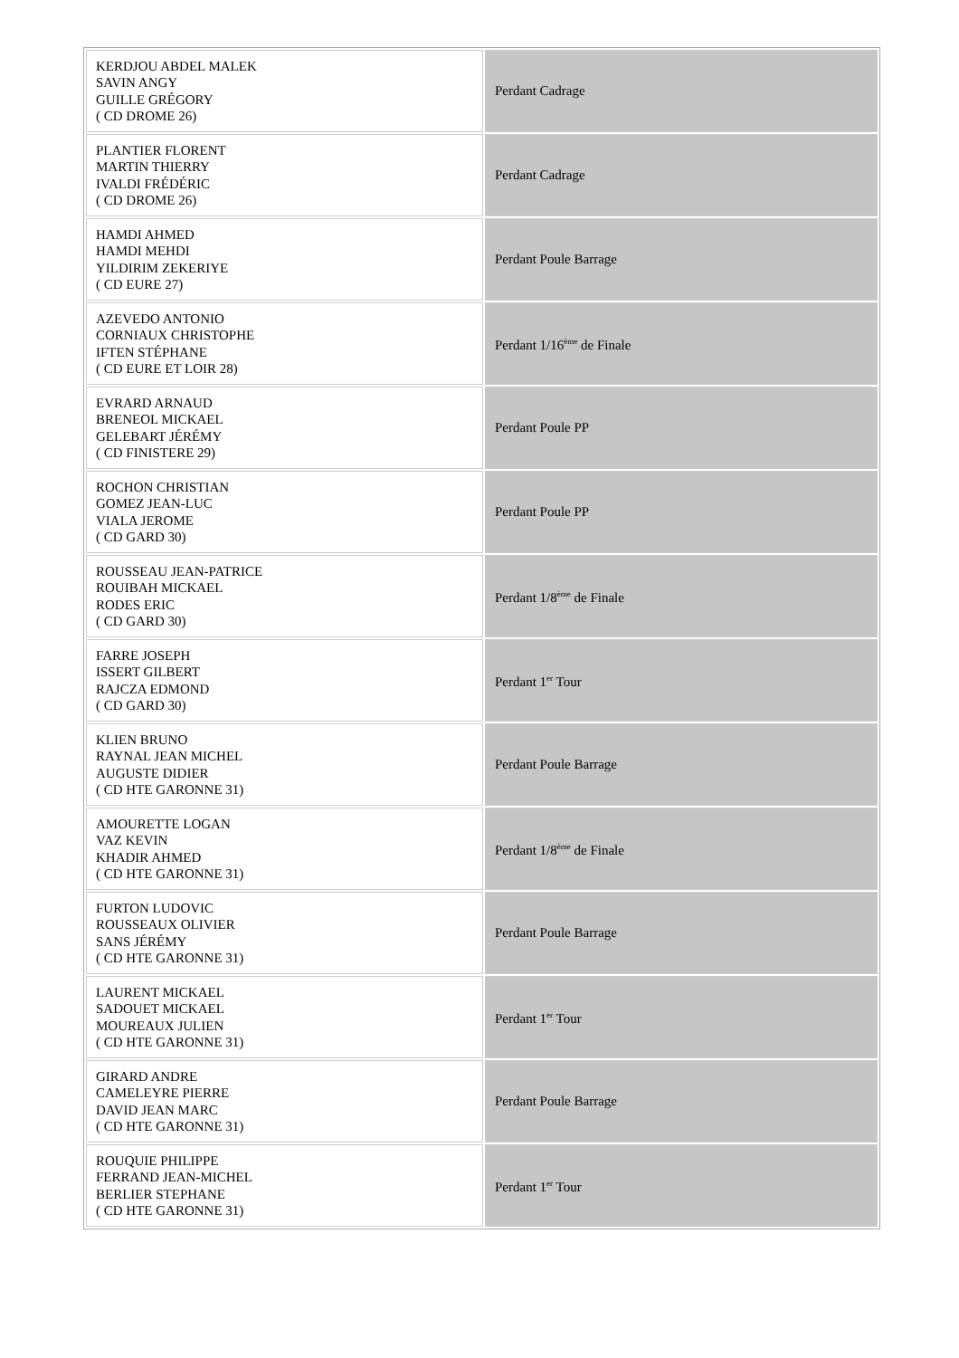| KERDJOU ABDEL MALEK SAVIN ANGY GUILLE GRÉGORY ( CD DROME 26) | Perdant Cadrage |
| PLANTIER FLORENT MARTIN THIERRY IVALDI FRÉDÉRIC ( CD DROME 26) | Perdant Cadrage |
| HAMDI AHMED HAMDI MEHDI YILDIRIM ZEKERIYE ( CD EURE 27) | Perdant Poule Barrage |
| AZEVEDO ANTONIO CORNIAUX CHRISTOPHE IFTEN STÉPHANE ( CD EURE ET LOIR 28) | Perdant 1/16<sup>ème</sup> de Finale |
| EVRARD ARNAUD BRENEOL MICKAEL GELEBART JÉRÉMY ( CD FINISTERE 29) | Perdant Poule PP |
| ROCHON CHRISTIAN GOMEZ JEAN-LUC VIALA JEROME ( CD GARD 30) | Perdant Poule PP |
| ROUSSEAU JEAN-PATRICE ROUIBAH MICKAEL RODES ERIC ( CD GARD 30) | Perdant 1/8<sup>ème</sup> de Finale |
| FARRE JOSEPH ISSERT GILBERT RAJCZA EDMOND ( CD GARD 30) | Perdant 1<sup>er</sup> Tour |
| KLIEN BRUNO RAYNAL JEAN MICHEL AUGUSTE DIDIER ( CD HTE GARONNE 31) | Perdant Poule Barrage |
| AMOURETTE LOGAN VAZ KEVIN KHADIR AHMED ( CD HTE GARONNE 31) | Perdant 1/8<sup>ème</sup> de Finale |
| FURTON LUDOVIC ROUSSEAUX OLIVIER SANS JÉRÉMY ( CD HTE GARONNE 31) | Perdant Poule Barrage |
| LAURENT MICKAEL SADOUET MICKAEL MOUREAUX JULIEN ( CD HTE GARONNE 31) | Perdant 1<sup>er</sup> Tour |
| GIRARD ANDRE CAMELEYRE PIERRE DAVID JEAN MARC ( CD HTE GARONNE 31) | Perdant Poule Barrage |
| ROUQUIE PHILIPPE FERRAND JEAN-MICHEL BERLIER STEPHANE ( CD HTE GARONNE 31) | Perdant 1<sup>er</sup> Tour |